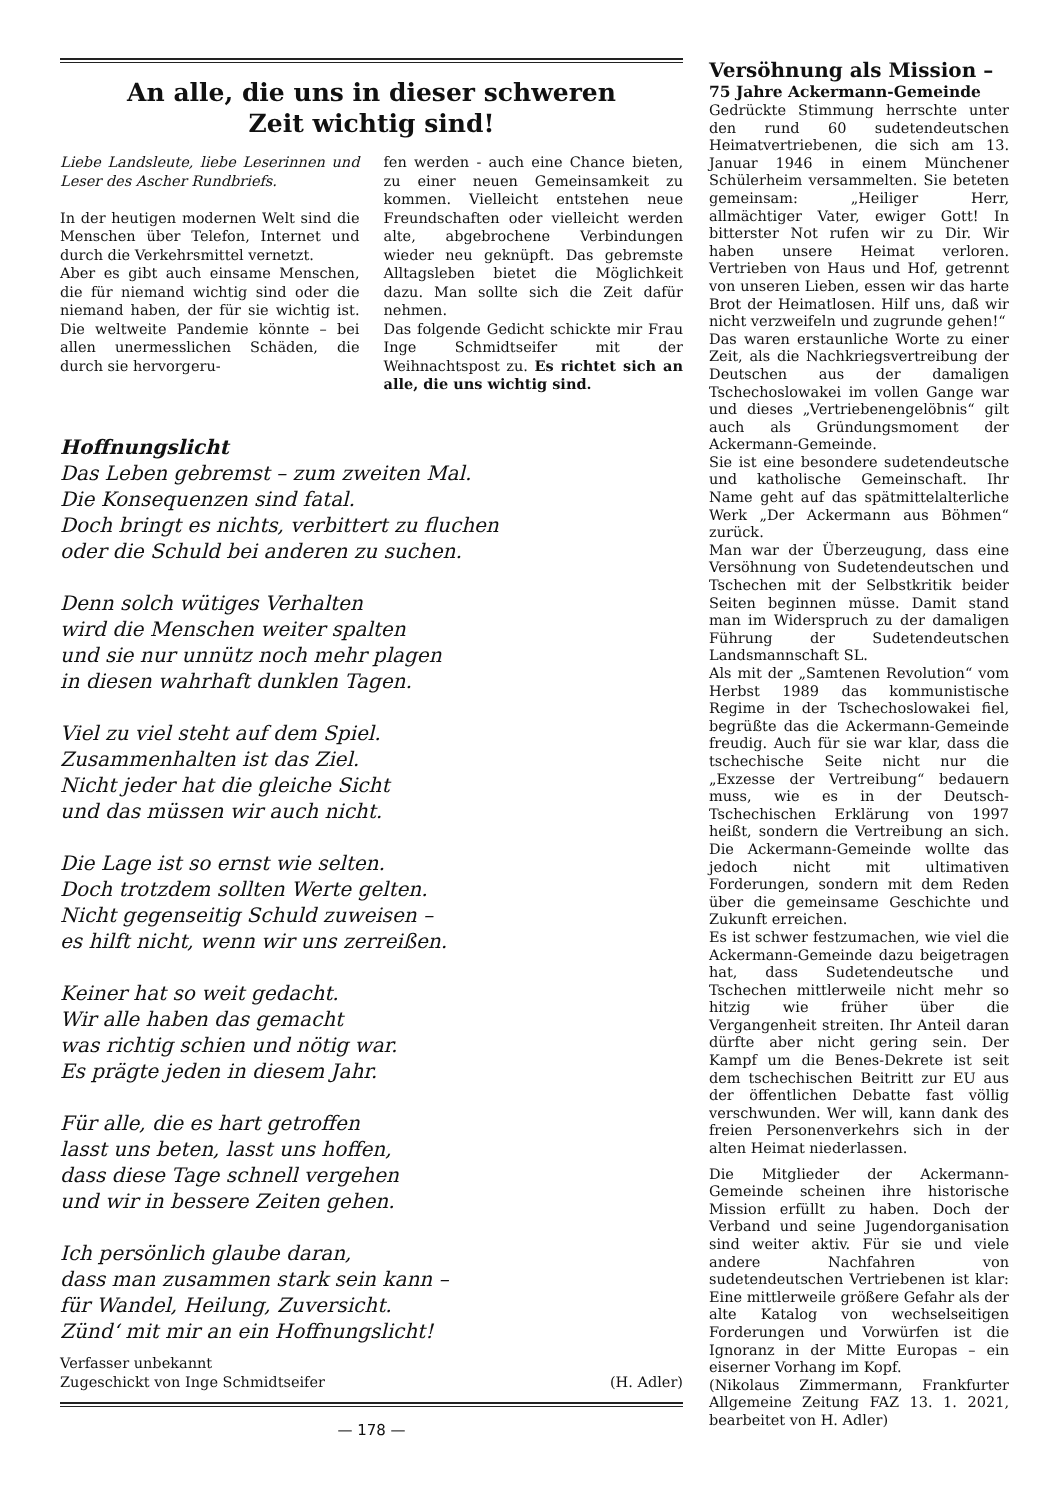An alle, die uns in dieser schweren
Zeit wichtig sind!
Liebe Landsleute, liebe Leserinnen und Leser des Ascher Rundbriefs.
In der heutigen modernen Welt sind die Menschen über Telefon, Internet und durch die Verkehrsmittel vernetzt.
Aber es gibt auch einsame Menschen, die für niemand wichtig sind oder die niemand haben, der für sie wichtig ist. Die weltweite Pandemie könnte – bei allen unermesslichen Schäden, die durch sie hervorgeru-
fen werden - auch eine Chance bieten, zu einer neuen Gemeinsamkeit zu kommen. Vielleicht entstehen neue Freundschaften oder vielleicht werden alte, abgebrochene Verbindungen wieder neu geknüpft. Das gebremste Alltagsleben bietet die Möglichkeit dazu. Man sollte sich die Zeit dafür nehmen.
Das folgende Gedicht schickte mir Frau Inge Schmidtseifer mit der Weihnachtspost zu. Es richtet sich an alle, die uns wichtig sind.
Hoffnungslicht
Das Leben gebremst – zum zweiten Mal.
Die Konsequenzen sind fatal.
Doch bringt es nichts, verbittert zu fluchen
oder die Schuld bei anderen zu suchen.
Denn solch wütiges Verhalten
wird die Menschen weiter spalten
und sie nur unnütz noch mehr plagen
in diesen wahrhaft dunklen Tagen.
Viel zu viel steht auf dem Spiel.
Zusammenhalten ist das Ziel.
Nicht jeder hat die gleiche Sicht
und das müssen wir auch nicht.
Die Lage ist so ernst wie selten.
Doch trotzdem sollten Werte gelten.
Nicht gegenseitig Schuld zuweisen –
es hilft nicht, wenn wir uns zerreißen.
Keiner hat so weit gedacht.
Wir alle haben das gemacht
was richtig schien und nötig war.
Es prägte jeden in diesem Jahr.
Für alle, die es hart getroffen
lasst uns beten, lasst uns hoffen,
dass diese Tage schnell vergehen
und wir in bessere Zeiten gehen.
Ich persönlich glaube daran,
dass man zusammen stark sein kann –
für Wandel, Heilung, Zuversicht.
Zünd‘ mit mir an ein Hoffnungslicht!
Verfasser unbekannt
Zugeschickt von Inge Schmidtseifer
(H. Adler)
— 178 —
Versöhnung als Mission –
75 Jahre Ackermann-Gemeinde
Gedrückte Stimmung herrschte unter den rund 60 sudetendeutschen Heimatvertriebenen, die sich am 13. Januar 1946 in einem Münchener Schülerheim versammelten. Sie beteten gemeinsam: „Heiliger Herr, allmächtiger Vater, ewiger Gott! In bitterster Not rufen wir zu Dir. Wir haben unsere Heimat verloren. Vertrieben von Haus und Hof, getrennt von unseren Lieben, essen wir das harte Brot der Heimatlosen. Hilf uns, daß wir nicht verzweifeln und zugrunde gehen!“
Das waren erstaunliche Worte zu einer Zeit, als die Nachkriegsvertreibung der Deutschen aus der damaligen Tschechoslowakei im vollen Gange war und dieses „Vertriebenengelöbnis“ gilt auch als Gründungsmoment der Ackermann-Gemeinde.
Sie ist eine besondere sudetendeutsche und katholische Gemeinschaft. Ihr Name geht auf das spätmittelalterliche Werk „Der Ackermann aus Böhmen“ zurück.
Man war der Überzeugung, dass eine Versöhnung von Sudetendeutschen und Tschechen mit der Selbstkritik beider Seiten beginnen müsse. Damit stand man im Widerspruch zu der damaligen Führung der Sudetendeutschen Landsmannschaft SL.
Als mit der „Samtenen Revolution“ vom Herbst 1989 das kommunistische Regime in der Tschechoslowakei fiel, begrüßte das die Ackermann-Gemeinde freudig. Auch für sie war klar, dass die tschechische Seite nicht nur die „Exzesse der Vertreibung“ bedauern muss, wie es in der Deutsch-Tschechischen Erklärung von 1997 heißt, sondern die Vertreibung an sich. Die Ackermann-Gemeinde wollte das jedoch nicht mit ultimativen Forderungen, sondern mit dem Reden über die gemeinsame Geschichte und Zukunft erreichen.
Es ist schwer festzumachen, wie viel die Ackermann-Gemeinde dazu beigetragen hat, dass Sudetendeutsche und Tschechen mittlerweile nicht mehr so hitzig wie früher über die Vergangenheit streiten. Ihr Anteil daran dürfte aber nicht gering sein. Der Kampf um die Benes-Dekrete ist seit dem tschechischen Beitritt zur EU aus der öffentlichen Debatte fast völlig verschwunden. Wer will, kann dank des freien Personenverkehrs sich in der alten Heimat niederlassen.
Die Mitglieder der Ackermann-Gemeinde scheinen ihre historische Mission erfüllt zu haben. Doch der Verband und seine Jugendorganisation sind weiter aktiv. Für sie und viele andere Nachfahren von sudetendeutschen Vertriebenen ist klar: Eine mittlerweile größere Gefahr als der alte Katalog von wechselseitigen Forderungen und Vorwürfen ist die Ignoranz in der Mitte Europas – ein eiserner Vorhang im Kopf.
(Nikolaus Zimmermann, Frankfurter Allgemeine Zeitung FAZ 13. 1. 2021, bearbeitet von H. Adler)